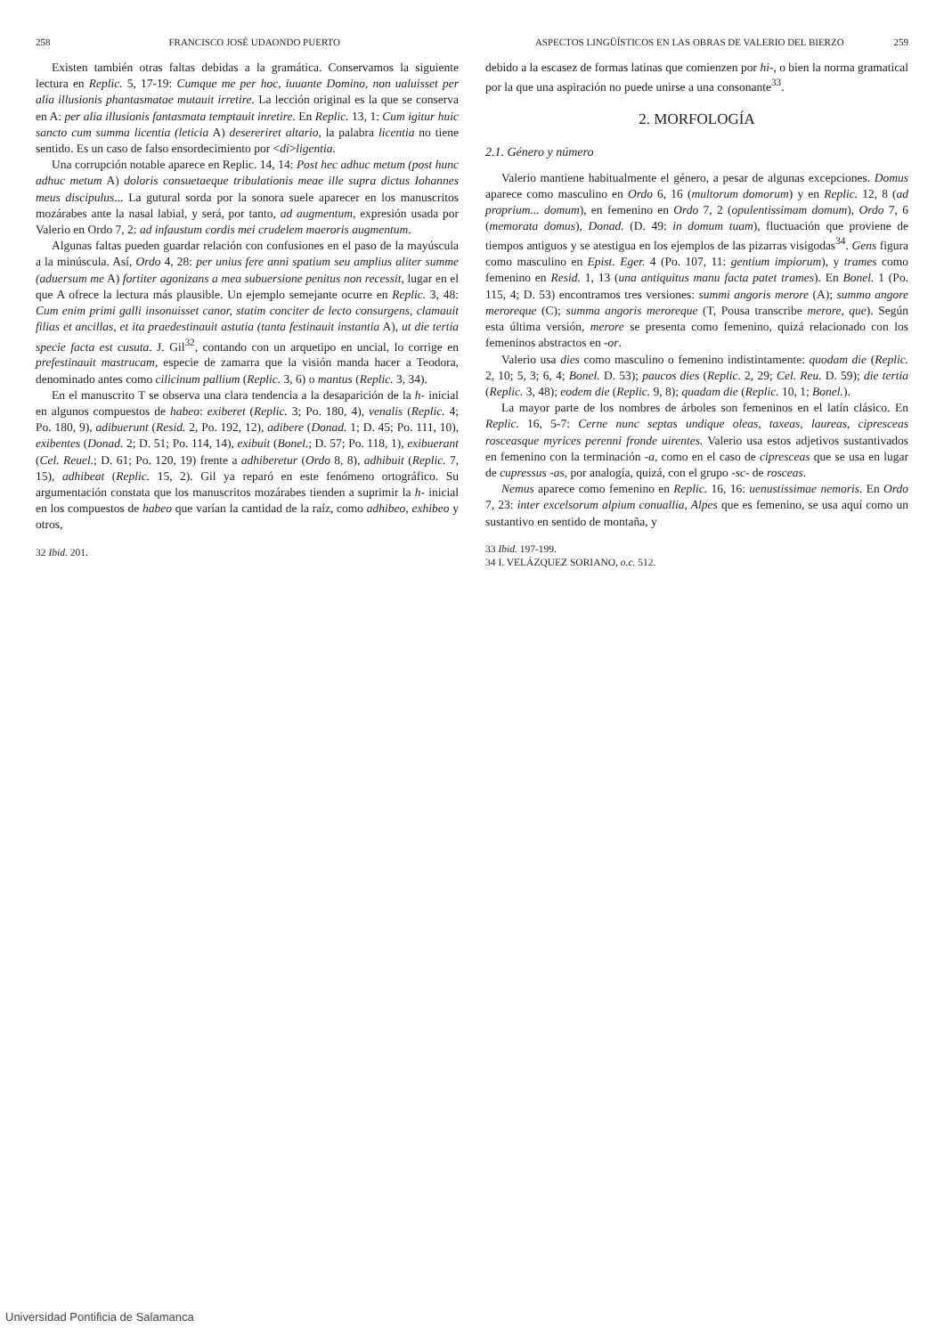258 FRANCISCO JOSÉ UDAONDO PUERTO
Existen también otras faltas debidas a la gramática. Conservamos la siguiente lectura en Replic. 5, 17-19: Cumque me per hoc, iuuante Domino, non ualuisset per alia illusionis phantasmatae mutauit irretire. La lección original es la que se conserva en A: per alia illusionis fantasmata temptauit inretire. En Replic. 13, 1: Cum igitur huic sancto cum summa licentia (leticia A) desereriret altario, la palabra licentia no tiene sentido. Es un caso de falso ensordecimiento por <di>ligentia.
Una corrupción notable aparece en Replic. 14, 14: Post hec adhuc metum (post hunc adhuc metum A) doloris consuetaeque tribulationis meae ille supra dictus Iohannes meus discipulus... La gutural sorda por la sonora suele aparecer en los manuscritos mozárabes ante la nasal labial, y será, por tanto, ad augmentum, expresión usada por Valerio en Ordo 7, 2: ad infaustum cordis mei crudelem maeroris augmentum.
Algunas faltas pueden guardar relación con confusiones en el paso de la mayúscula a la minúscula. Así, Ordo 4, 28: per unius fere anni spatium seu amplius aliter summe (aduersum me A) fortiter agonizans a mea subuersione penitus non recessit, lugar en el que A ofrece la lectura más plausible. Un ejemplo semejante ocurre en Replic. 3, 48: Cum enim primi galli insonuisset canor, statim conciter de lecto consurgens, clamauit filias et ancillas, et ita praedestinauit astutia (tanta festinauit instantia A), ut die tertia specie facta est cusuta. J. Gil<sup>32</sup>, contando con un arquetipo en uncial, lo corrige en prefestinauit mastrucam, especie de zamarra que la visión manda hacer a Teodora, denominado antes como cilicinum pallium (Replic. 3, 6) o mantus (Replic. 3, 34).
En el manuscrito T se observa una clara tendencia a la desaparición de la h- inicial en algunos compuestos de habeo: exiberet (Replic. 3; Po. 180, 4), venalis (Replic. 4; Po. 180, 9), adibuerunt (Resid. 2, Po. 192, 12), adibere (Donad. 1; D. 45; Po. 111, 10), exibentes (Donad. 2; D. 51; Po. 114, 14), exibuit (Bonel.; D. 57; Po. 118, 1), exibuerant (Cel. Reuel.; D. 61; Po. 120, 19) frente a adhiberetur (Ordo 8, 8), adhibuit (Replic. 7, 15), adhibeat (Replic. 15, 2). Gil ya reparó en este fenómeno ortográfico. Su argumentación constata que los manuscritos mozárabes tienden a suprimir la h- inicial en los compuestos de habeo que varían la cantidad de la raíz, como adhibeo, exhibeo y otros,
32 Ibid. 201.
ASPECTOS LINGÜÍSTICOS EN LAS OBRAS DE VALERIO DEL BIERZO 259
debido a la escasez de formas latinas que comienzen por hi-, o bien la norma gramatical por la que una aspiración no puede unirse a una consonante<sup>33</sup>.
2. MORFOLOGÍA
2.1. Género y número
Valerio mantiene habitualmente el género, a pesar de algunas excepciones. Domus aparece como masculino en Ordo 6, 16 (multorum domorum) y en Replic. 12, 8 (ad proprium... domum), en femenino en Ordo 7, 2 (opulentissimam domum), Ordo 7, 6 (memorata domus), Donad. (D. 49: in domum tuam), fluctuación que proviene de tiempos antiguos y se atestigua en los ejemplos de las pizarras visigodas<sup>34</sup>. Gens figura como masculino en Epist. Eger. 4 (Po. 107, 11: gentium impiorum), y trames como femenino en Resid. 1, 13 (una antiquitus manu facta patet trames). En Bonel. 1 (Po. 115, 4; D. 53) encontramos tres versiones: summi angoris merore (A); summo angore meroreque (C); summa angoris meroreque (T, Pousa transcribe merore, que). Según esta última versión, merore se presenta como femenino, quizá relacionado con los femeninos abstractos en -or.
Valerio usa dies como masculino o femenino indistintamente: quodam die (Replic. 2, 10; 5, 3; 6, 4; Bonel. D. 53); paucos dies (Replic. 2, 29; Cel. Reu. D. 59); die tertia (Replic. 3, 48); eodem die (Replic. 9, 8); quadam die (Replic. 10, 1; Bonel.).
La mayor parte de los nombres de árboles son femeninos en el latín clásico. En Replic. 16, 5-7: Cerne nunc septas undique oleas, taxeas, laureas, cipresceas rosceasque myrices perenni fronde uirentes. Valerio usa estos adjetivos sustantivados en femenino con la terminación -a, como en el caso de cipresceas que se usa en lugar de cupressus -as, por analogía, quizá, con el grupo -sc- de rosceas.
Nemus aparece como femenino en Replic. 16, 16: uenustissimae nemoris. En Ordo 7, 23: inter excelsorum alpium conuallia, Alpes que es femenino, se usa aquí como un sustantivo en sentido de montaña, y
33 Ibid. 197-199.
34 I. VELÁZQUEZ SORIANO, o.c. 512.
Universidad Pontificia de Salamanca